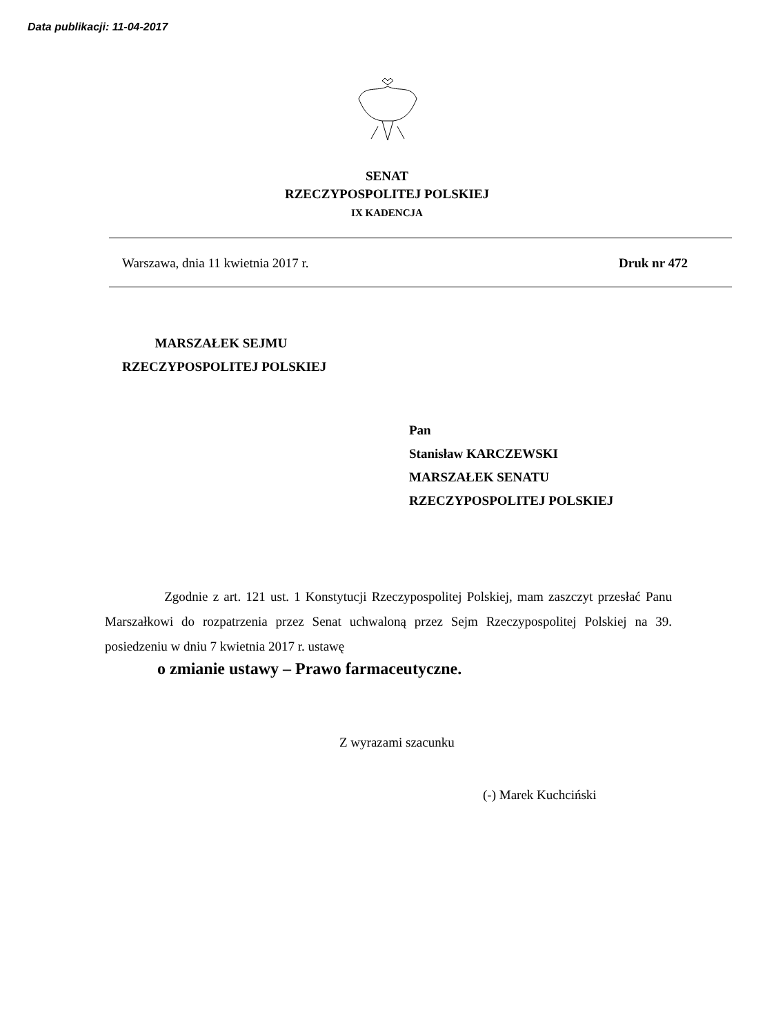Data publikacji: 11-04-2017
SENAT
RZECZYPOSPOLITEJ POLSKIEJ
IX KADENCJA
Warszawa, dnia 11 kwietnia 2017 r. Druk nr 472
MARSZAŁEK SEJMU
RZECZYPOSPOLITEJ POLSKIEJ
Pan
Stanisław KARCZEWSKI
MARSZAŁEK SENATU
RZECZYPOSPOLITEJ POLSKIEJ
Zgodnie z art. 121 ust. 1 Konstytucji Rzeczypospolitej Polskiej, mam zaszczyt przesłać Panu Marszałkowi do rozpatrzenia przez Senat uchwaloną przez Sejm Rzeczypospolitej Polskiej na 39. posiedzeniu w dniu 7 kwietnia 2017 r. ustawę
o zmianie ustawy – Prawo farmaceutyczne.
Z wyrazami szacunku
(-) Marek Kuchciński